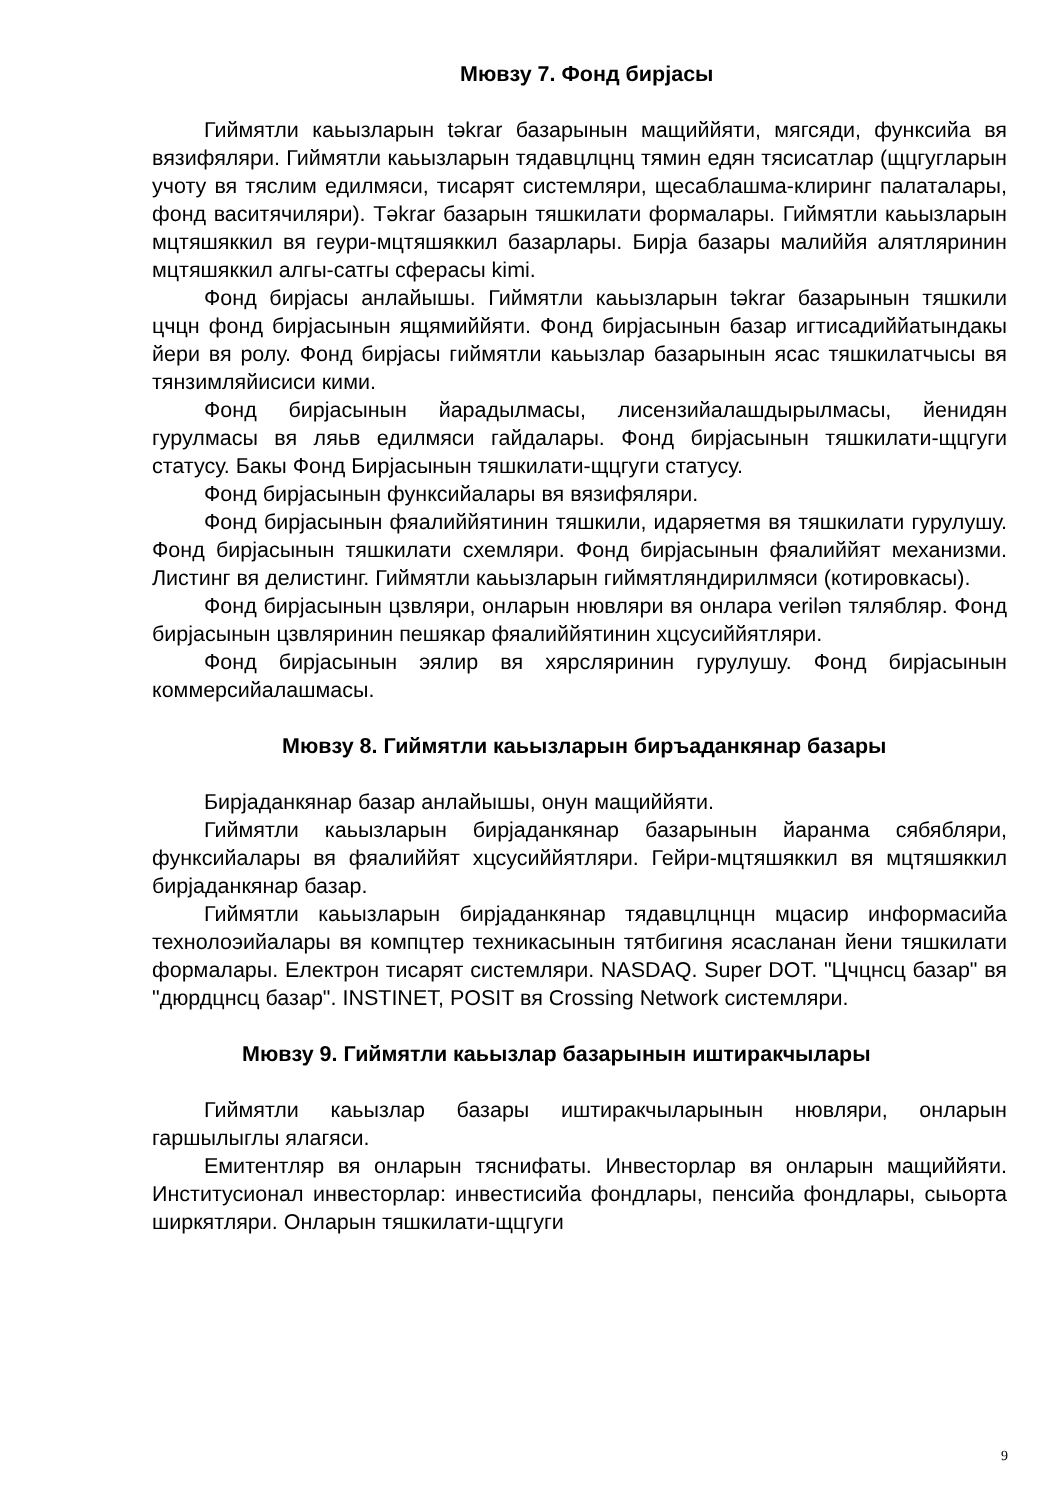Мювзу 7. Фонд бирjасы
Гиймятли каьызларын təkrar базарынын мащиййяти, мягсяди, функсийа вя вязифяляри. Гиймятли каьызларын тядавцлцнц тямин едян тясисатлар (щцгугларын учоту вя тяслим едилмяси, тисарят системляри, щесаблашма-клиринг палаталары, фонд васитячиляри). Təkrar базарын тяшкилати формалары. Гиймятли каьызларын мцтяшяккил вя геури-мцтяшяккил базарлары. Бирjа базары малиййя алятляринин мцтяшяккил алгы-сатгы сферасы kimi.
Фонд бирjасы анлайышы. Гиймятли каьызларын təkrar базарынын тяшкили цчцн фонд бирjасынын ящямиййяти. Фонд бирjасынын базар игтисадиййатындакы йери вя ролу. Фонд бирjасы гиймятли каьызлар базарынын ясас тяшкилатчысы вя тянзимляйисиси кими.
Фонд бирjасынын йарадылмасы, лисензийалашдырылмасы, йенидян гурулмасы вя ляьв едилмяси гайдалары. Фонд бирjасынын тяшкилати-щцгуги статусу. Бакы Фонд Бирjасынын тяшкилати-щцгуги статусу.
Фонд бирjасынын функсийалары вя вязифяляри.
Фонд бирjасынын фяалиййятинин тяшкили, идаряетмя вя тяшкилати гурулушу. Фонд бирjасынын тяшкилати схемляри. Фонд бирjасынын фяалиййят механизми. Листинг вя делистинг. Гиймятли каьызларын гиймятляндирилмяси (котировкасы).
Фонд бирjасынын цзвляри, онларын нювляри вя онлара verilən тялябляр. Фонд бирjасынын цзвляринин пешякар фяалиййятинин хцсусиййятляри.
Фонд бирjасынын эялир вя хярсляринин гурулушу. Фонд бирjасынын коммерсийалашмасы.
Мювзу 8. Гиймятли каьызларын биръаданкянар базары
Бирjаданкянар базар анлайышы, онун мащиййяти.
Гиймятли каьызларын бирjаданкянар базарынын йаранма сябябляри, функсийалары вя фяалиййят хцсусиййятляри. Гейри-мцтяшяккил вя мцтяшяккил бирjаданкянар базар.
Гиймятли каьызларын бирjаданкянар тядавцлцнцн мцасир информасийа технолоэийалары вя компцтер техникасынын тятбигиня ясасланан йени тяшкилати формалары. Електрон тисарят системляри. NASDAQ. Super DOT. "Цчцнсц базар" вя "дюрдцнсц базар". INSTINET, POSIT вя Crossing Network системляри.
Мювзу 9. Гиймятли каьызлар базарынын иштиракчылары
Гиймятли каьызлар базары иштиракчыларынын нювляри, онларын гаршылыглы ялагяси.
Емитентляр вя онларын тяснифаты. Инвесторлар вя онларын мащиййяти. Институсионал инвесторлар: инвестисийа фондлары, пенсийа фондлары, сыьорта ширкятляри. Онларын тяшкилати-щцгуги
9